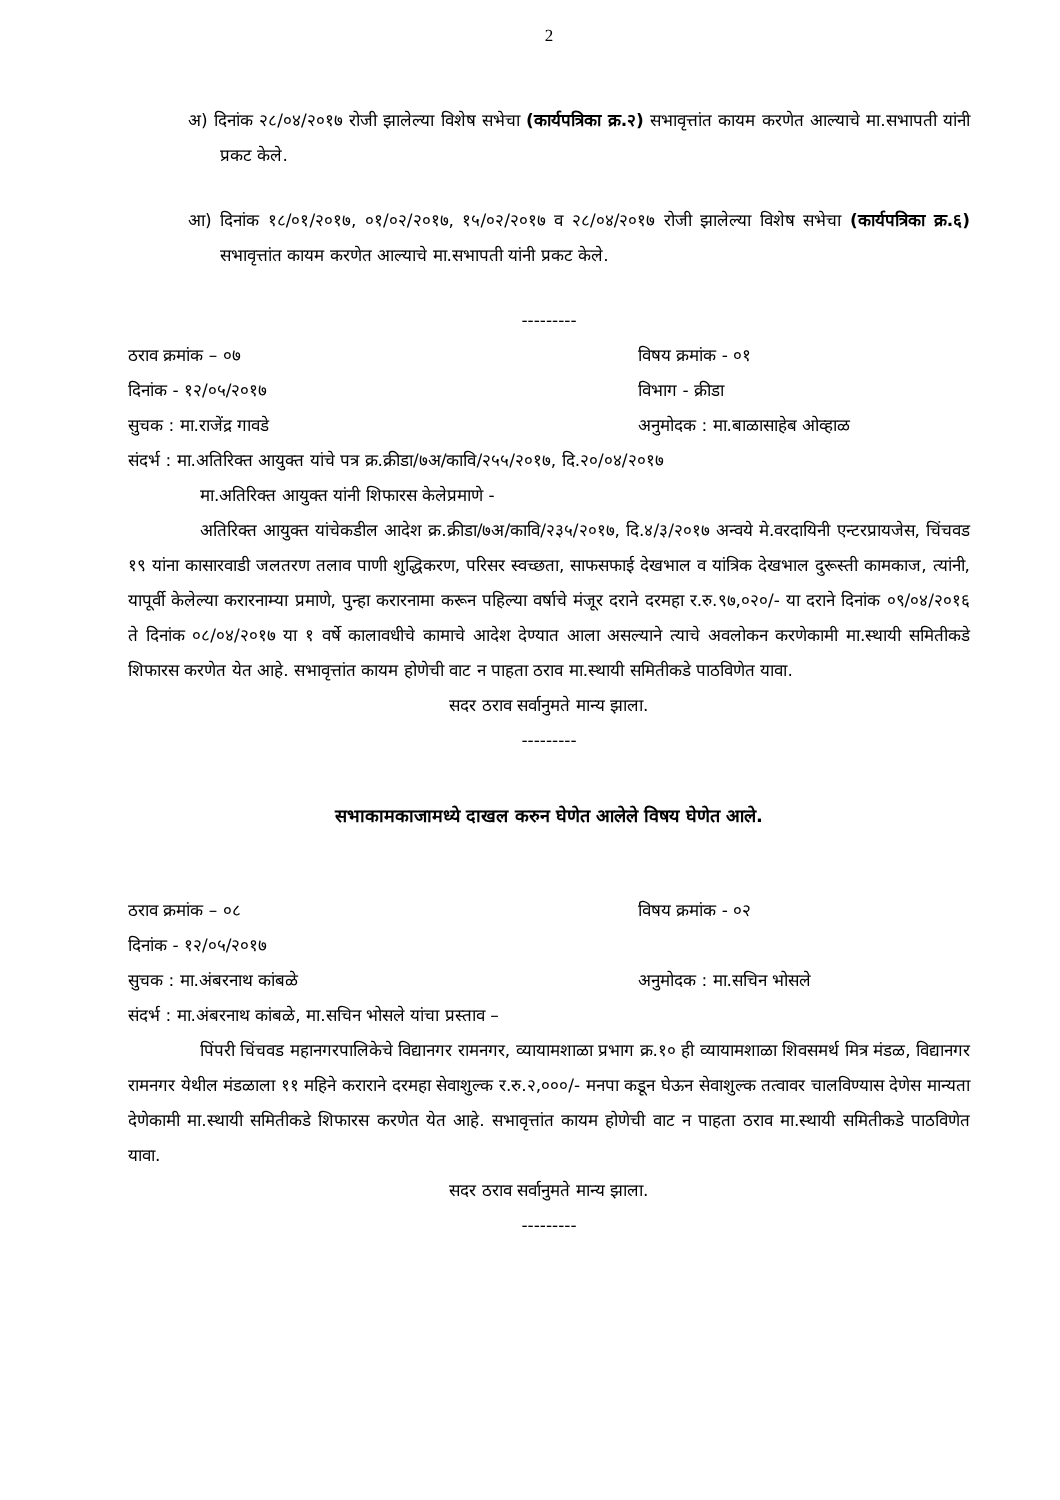2
अ) दिनांक २८/०४/२०१७ रोजी झालेल्या विशेष सभेचा (कार्यपत्रिका क्र.२) सभावृत्तांत कायम करणेत आल्याचे मा.सभापती यांनी प्रकट केले.
आ) दिनांक १८/०१/२०१७, ०१/०२/२०१७, १५/०२/२०१७ व २८/०४/२०१७ रोजी झालेल्या विशेष सभेचा (कार्यपत्रिका क्र.६) सभावृत्तांत कायम करणेत आल्याचे मा.सभापती यांनी प्रकट केले.
---------
ठराव क्रमांक – ०७ विषय क्रमांक - ०१
दिनांक - १२/०५/२०१७ विभाग - क्रीडा
सुचक : मा.राजेंद्र गावडे अनुमोदक : मा.बाळासाहेब ओव्हाळ
संदर्भ : मा.अतिरिक्त आयुक्त यांचे पत्र क्र.क्रीडा/७अ/कावि/२५५/२०१७, दि.२०/०४/२०१७
मा.अतिरिक्त आयुक्त यांनी शिफारस केलेप्रमाणे -
अतिरिक्त आयुक्त यांचेकडील आदेश क्र.क्रीडा/७अ/कावि/२३५/२०१७, दि.४/३/२०१७ अन्वये मे.वरदायिनी एन्टरप्रायजेस, चिंचवड १९ यांना कासारवाडी जलतरण तलाव पाणी शुद्धिकरण, परिसर स्वच्छता, साफसफाई देखभाल व यांत्रिक देखभाल दुरूस्ती कामकाज, त्यांनी, यापूर्वी केलेल्या करारनाम्या प्रमाणे, पुन्हा करारनामा करून पहिल्या वर्षाचे मंजूर दराने दरमहा र.रु.९७,०२०/- या दराने दिनांक ०९/०४/२०१६ ते दिनांक ०८/०४/२०१७ या १ वर्षे कालावधीचे कामाचे आदेश देण्यात आला असल्याने त्याचे अवलोकन करणेकामी मा.स्थायी समितीकडे शिफारस करणेत येत आहे. सभावृत्तांत कायम होणेची वाट न पाहता ठराव मा.स्थायी समितीकडे पाठविणेत यावा.
सदर ठराव सर्वानुमते मान्य झाला.
---------
सभाकामकाजामध्ये दाखल करुन घेणेत आलेले विषय घेणेत आले.
ठराव क्रमांक – ०८ विषय क्रमांक - ०२
दिनांक - १२/०५/२०१७
सुचक : मा.अंबरनाथ कांबळे अनुमोदक : मा.सचिन भोसले
संदर्भ : मा.अंबरनाथ कांबळे, मा.सचिन भोसले यांचा प्रस्ताव –
पिंपरी चिंचवड महानगरपालिकेचे विद्यानगर रामनगर, व्यायामशाळा प्रभाग क्र.१० ही व्यायामशाळा शिवसमर्थ मित्र मंडळ, विद्यानगर रामनगर येथील मंडळाला ११ महिने कराराने दरमहा सेवाशुल्क र.रु.२,०००/- मनपा कडून घेऊन सेवाशुल्क तत्वावर चालविण्यास देणेस मान्यता देणेकामी मा.स्थायी समितीकडे शिफारस करणेत येत आहे. सभावृत्तांत कायम होणेची वाट न पाहता ठराव मा.स्थायी समितीकडे पाठविणेत यावा.
सदर ठराव सर्वानुमते मान्य झाला.
---------